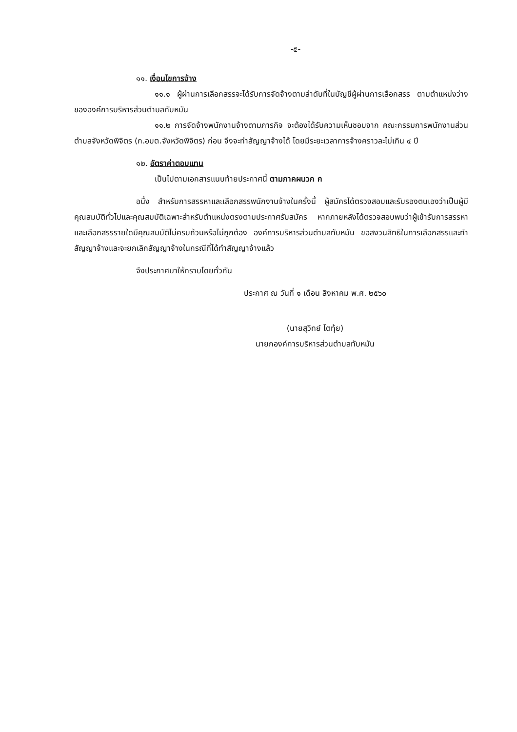-๕-
๑๑. เงื่อนไขการจ้าง
๑๑.๑ ผู้ผ่านการเลือกสรรจะได้รับการจัดจ้างตามลำดับที่ในบัญชีผู้ผ่านการเลือกสรร ตามตำแหน่งว่างขององค์การบริหารส่วนตำบลทับหมัน
๑๑.๒ การจัดจ้างพนักงานจ้างตามภารกิจ จะต้องได้รับความเห็นชอบจาก คณะกรรมการพนักงานส่วนตำบลจังหวัดพิจิตร (ก.อบต.จังหวัดพิจิตร) ก่อน จึงจะทำสัญญาจ้างได้ โดยมีระยะเวลาการจ้างคราวละไม่เกิน ๔ ปี
๑๒. อัตราค่าตอบแทน
เป็นไปตามเอกสารแนบท้ายประกาศนี้ ตามภาคผนวก ก
อนึ่ง สำหรับการสรรหาและเลือกสรรพนักงานจ้างในครั้งนี้ ผู้สมัครได้ตรวจสอบและรับรองตนเองว่าเป็นผู้มีคุณสมบัติทั่วไปและคุณสมบัติเฉพาะสำหรับตำแหน่งตรงตามประกาศรับสมัคร หากภายหลังได้ตรวจสอบพบว่าผู้เข้ารับการสรรหาและเลือกสรรรายใดมีคุณสมบัติไม่ครบถ้วนหรือไม่ถูกต้อง องค์การบริหารส่วนตำบลทับหมัน ขอสงวนสิทธิในการเลือกสรรและทำสัญญาจ้างและจะยกเลิกสัญญาจ้างในกรณีที่ได้ทำสัญญาจ้างแล้ว
จึงประกาศมาให้ทราบโดยทั่วกัน
ประกาศ ณ วันที่ ๑ เดือน สิงหาคม พ.ศ. ๒๕๖๐
(นายสุวิทย์ โตทุ้ย)
นายกองค์การบริหารส่วนตำบลทับหมัน